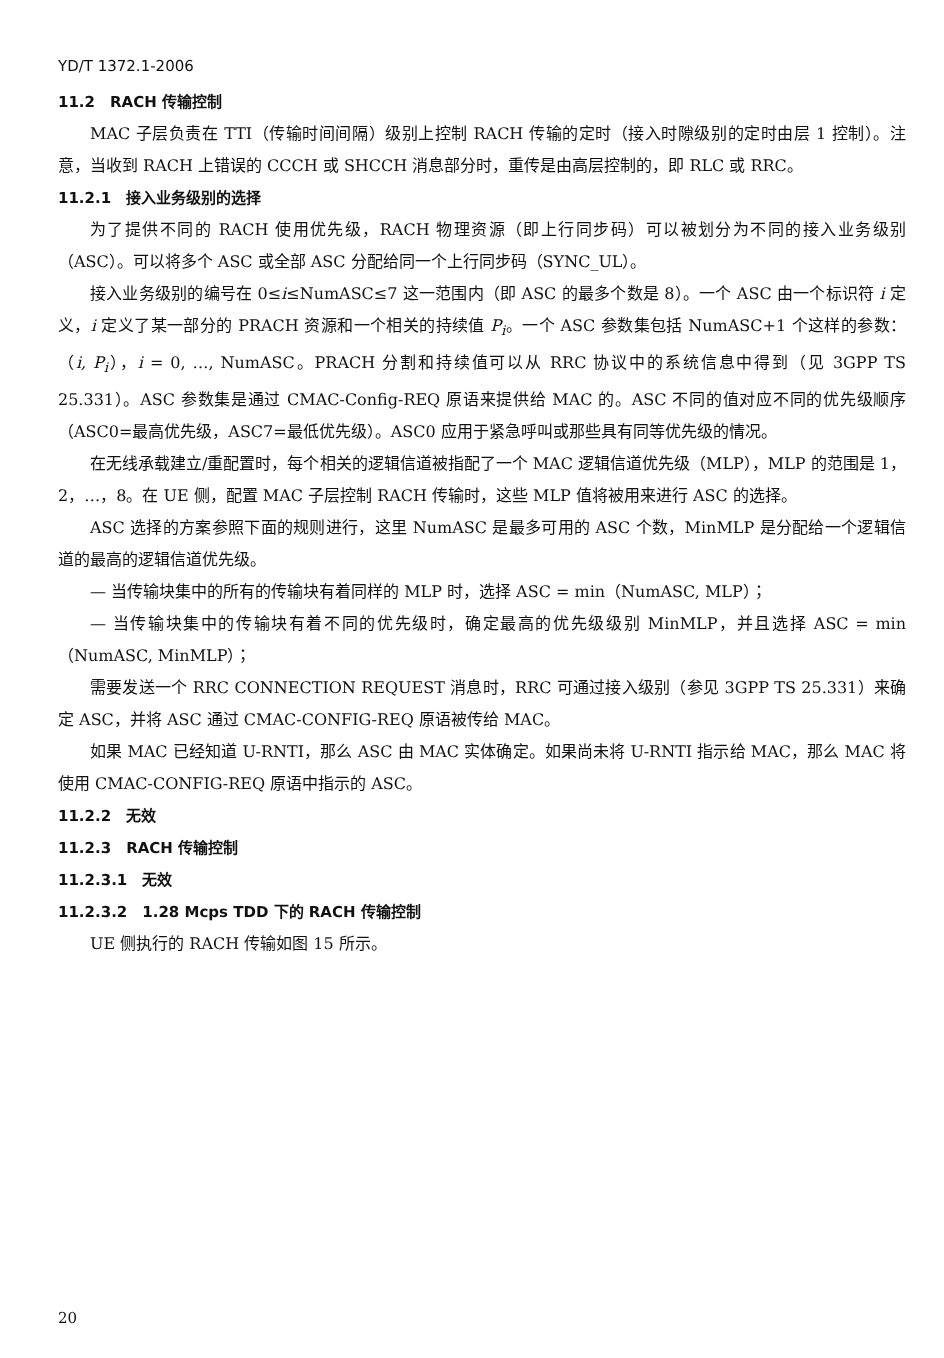YD/T 1372.1-2006
11.2　RACH 传输控制
MAC 子层负责在 TTI（传输时间间隔）级别上控制 RACH 传输的定时（接入时隙级别的定时由层 1 控制）。注意，当收到 RACH 上错误的 CCCH 或 SHCCH 消息部分时，重传是由高层控制的，即 RLC 或 RRC。
11.2.1　接入业务级别的选择
为了提供不同的 RACH 使用优先级，RACH 物理资源（即上行同步码）可以被划分为不同的接入业务级别（ASC）。可以将多个 ASC 或全部 ASC 分配给同一个上行同步码（SYNC_UL）。
接入业务级别的编号在 0≤i≤NumASC≤7 这一范围内（即 ASC 的最多个数是 8）。一个 ASC 由一个标识符 i 定义，i 定义了某一部分的 PRACH 资源和一个相关的持续值 P<sub>i</sub>。一个 ASC 参数集包括 NumASC+1 个这样的参数：（i, P<sub>i</sub>），i = 0, …, NumASC。PRACH 分割和持续值可以从 RRC 协议中的系统信息中得到（见 3GPP TS 25.331）。ASC 参数集是通过 CMAC-Config-REQ 原语来提供给 MAC 的。ASC 不同的值对应不同的优先级顺序（ASC0=最高优先级，ASC7=最低优先级）。ASC0 应用于紧急呼叫或那些具有同等优先级的情况。
在无线承载建立/重配置时，每个相关的逻辑信道被指配了一个 MAC 逻辑信道优先级（MLP），MLP 的范围是 1，2，…，8。在 UE 侧，配置 MAC 子层控制 RACH 传输时，这些 MLP 值将被用来进行 ASC 的选择。
ASC 选择的方案参照下面的规则进行，这里 NumASC 是最多可用的 ASC 个数，MinMLP 是分配给一个逻辑信道的最高的逻辑信道优先级。
— 当传输块集中的所有的传输块有着同样的 MLP 时，选择 ASC = min（NumASC, MLP）；
— 当传输块集中的传输块有着不同的优先级时，确定最高的优先级级别 MinMLP，并且选择 ASC = min（NumASC, MinMLP）；
需要发送一个 RRC CONNECTION REQUEST 消息时，RRC 可通过接入级别（参见 3GPP TS 25.331）来确定 ASC，并将 ASC 通过 CMAC-CONFIG-REQ 原语被传给 MAC。
如果 MAC 已经知道 U-RNTI，那么 ASC 由 MAC 实体确定。如果尚未将 U-RNTI 指示给 MAC，那么 MAC 将使用 CMAC-CONFIG-REQ 原语中指示的 ASC。
11.2.2　无效
11.2.3　RACH 传输控制
11.2.3.1　无效
11.2.3.2　1.28 Mcps TDD 下的 RACH 传输控制
UE 侧执行的 RACH 传输如图 15 所示。
20